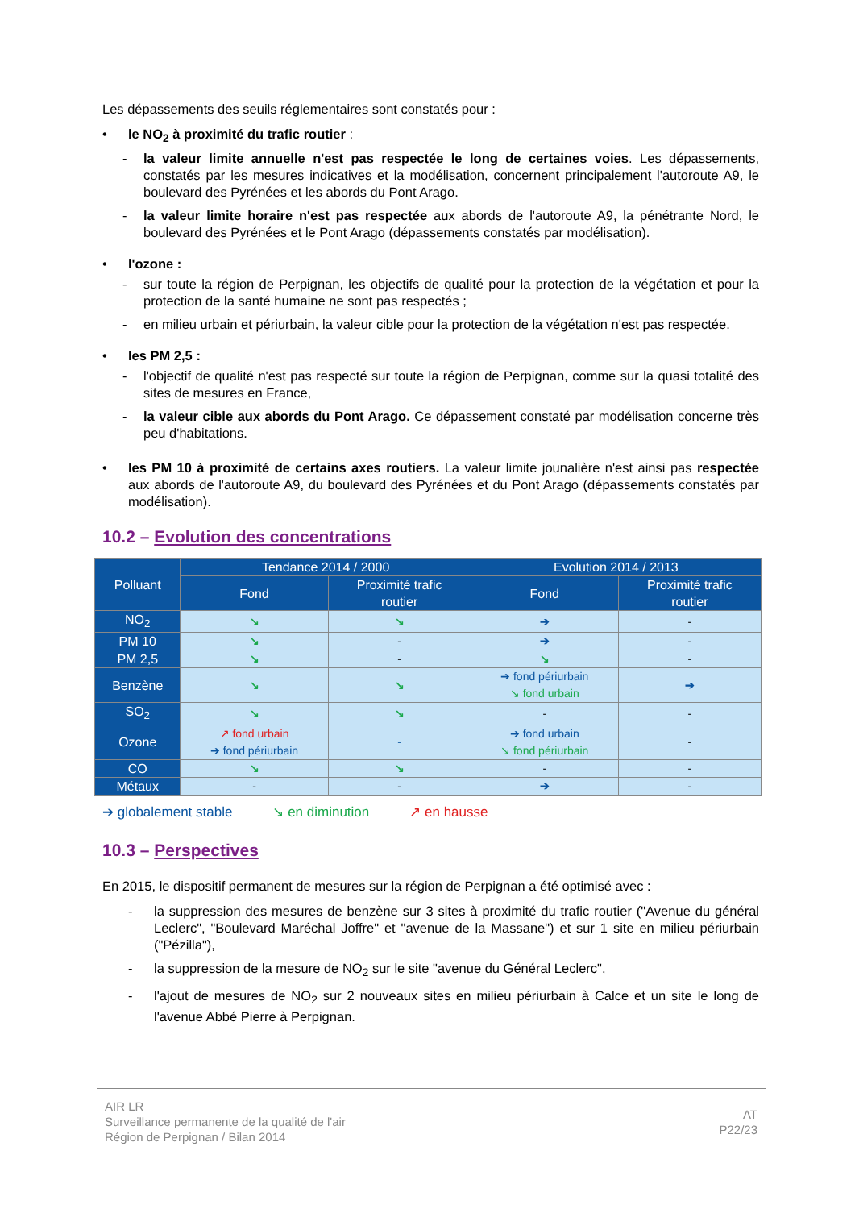Les dépassements des seuils réglementaires sont constatés pour :
• le NO<sub>2</sub> à proximité du trafic routier :
- la valeur limite annuelle n'est pas respectée le long de certaines voies. Les dépassements, constatés par les mesures indicatives et la modélisation, concernent principalement l'autoroute A9, le boulevard des Pyrénées et les abords du Pont Arago.
- la valeur limite horaire n'est pas respectée aux abords de l'autoroute A9, la pénétrante Nord, le boulevard des Pyrénées et le Pont Arago (dépassements constatés par modélisation).
• l'ozone :
- sur toute la région de Perpignan, les objectifs de qualité pour la protection de la végétation et pour la protection de la santé humaine ne sont pas respectés ;
- en milieu urbain et périurbain, la valeur cible pour la protection de la végétation n'est pas respectée.
• les PM 2,5 :
- l'objectif de qualité n'est pas respecté sur toute la région de Perpignan, comme sur la quasi totalité des sites de mesures en France,
- la valeur cible aux abords du Pont Arago. Ce dépassement constaté par modélisation concerne très peu d'habitations.
• les PM 10 à proximité de certains axes routiers. La valeur limite jounalière n'est ainsi pas respectée aux abords de l'autoroute A9, du boulevard des Pyrénées et du Pont Arago (dépassements constatés par modélisation).
10.2 – Evolution des concentrations
| Polluant | Tendance 2014 / 2000 | | Evolution 2014 / 2013 | |
| --- | --- | --- | --- | --- |
| | Fond | Proximité trafic routier | Fond | Proximité trafic routier |
| NO<sub>2</sub> | ↘ | ↘ | ➔ | - |
| PM 10 | ↘ | - | ➔ | - |
| PM 2,5 | ↘ | - | ↘ | - |
| Benzène | ↘ | ↘ | ➔ fond périurbain ↘ fond urbain | ➔ |
| SO<sub>2</sub> | ↘ | ↘ | - | - |
| Ozone | ↗ fond urbain ➔ fond périurbain | - | ➔ fond urbain ↘ fond périurbain | - |
| CO | ↘ | ↘ | - | - |
| Métaux | - | - | ➔ | - |
➔ globalement stable ↘ en diminution ↗ en hausse
10.3 – Perspectives
En 2015, le dispositif permanent de mesures sur la région de Perpignan a été optimisé avec :
- la suppression des mesures de benzène sur 3 sites à proximité du trafic routier ("Avenue du général Leclerc", "Boulevard Maréchal Joffre" et "avenue de la Massane") et sur 1 site en milieu périurbain ("Pézilla"),
- la suppression de la mesure de NO<sub>2</sub> sur le site "avenue du Général Leclerc",
- l'ajout de mesures de NO<sub>2</sub> sur 2 nouveaux sites en milieu périurbain à Calce et un site le long de l'avenue Abbé Pierre à Perpignan.
AIR LR
Surveillance permanente de la qualité de l'air
Région de Perpignan / Bilan 2014
AT
P22/23